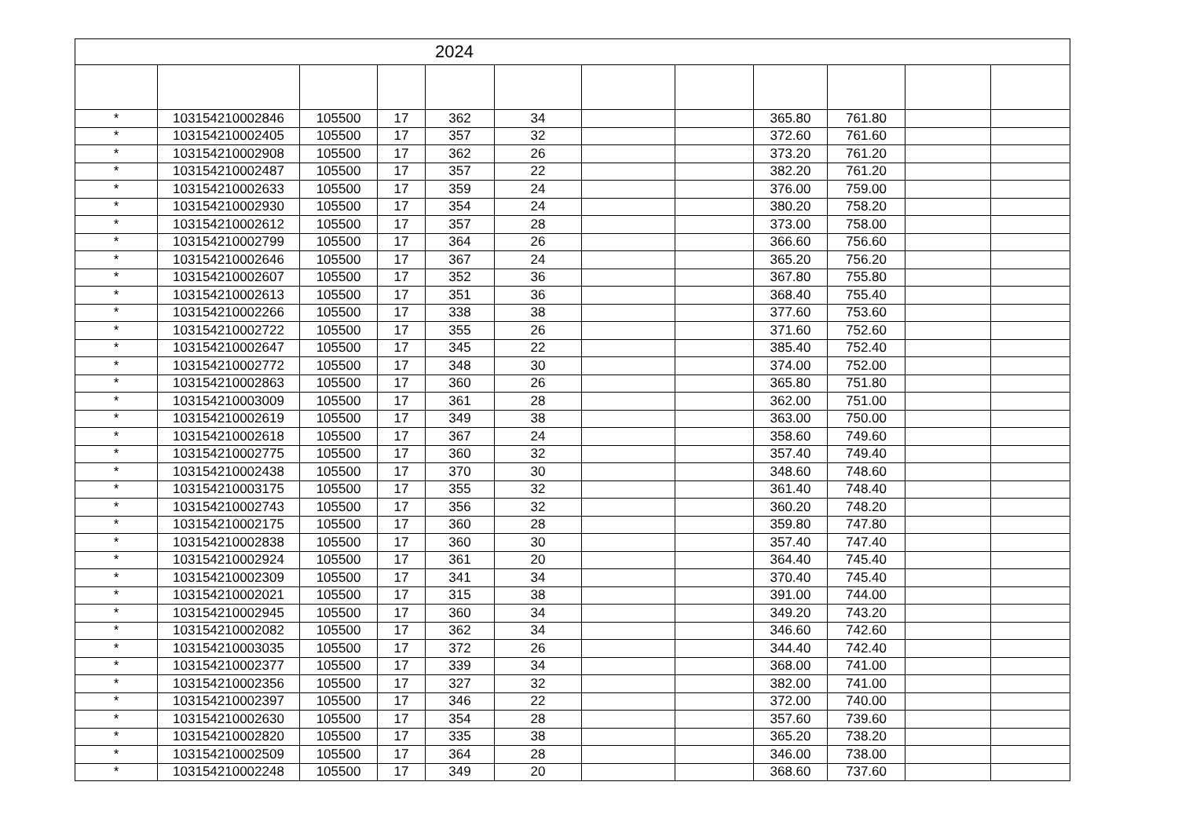| 2024 | | | | | | | | | | | |
| --- | --- | --- | --- | --- | --- | --- | --- | --- | --- | --- | --- |
| * | 103154210002846 | 105500 | 17 | 362 | 34 | | | 365.80 | 761.80 | | |
| * | 103154210002405 | 105500 | 17 | 357 | 32 | | | 372.60 | 761.60 | | |
| * | 103154210002908 | 105500 | 17 | 362 | 26 | | | 373.20 | 761.20 | | |
| * | 103154210002487 | 105500 | 17 | 357 | 22 | | | 382.20 | 761.20 | | |
| * | 103154210002633 | 105500 | 17 | 359 | 24 | | | 376.00 | 759.00 | | |
| * | 103154210002930 | 105500 | 17 | 354 | 24 | | | 380.20 | 758.20 | | |
| * | 103154210002612 | 105500 | 17 | 357 | 28 | | | 373.00 | 758.00 | | |
| * | 103154210002799 | 105500 | 17 | 364 | 26 | | | 366.60 | 756.60 | | |
| * | 103154210002646 | 105500 | 17 | 367 | 24 | | | 365.20 | 756.20 | | |
| * | 103154210002607 | 105500 | 17 | 352 | 36 | | | 367.80 | 755.80 | | |
| * | 103154210002613 | 105500 | 17 | 351 | 36 | | | 368.40 | 755.40 | | |
| * | 103154210002266 | 105500 | 17 | 338 | 38 | | | 377.60 | 753.60 | | |
| * | 103154210002722 | 105500 | 17 | 355 | 26 | | | 371.60 | 752.60 | | |
| * | 103154210002647 | 105500 | 17 | 345 | 22 | | | 385.40 | 752.40 | | |
| * | 103154210002772 | 105500 | 17 | 348 | 30 | | | 374.00 | 752.00 | | |
| * | 103154210002863 | 105500 | 17 | 360 | 26 | | | 365.80 | 751.80 | | |
| * | 103154210003009 | 105500 | 17 | 361 | 28 | | | 362.00 | 751.00 | | |
| * | 103154210002619 | 105500 | 17 | 349 | 38 | | | 363.00 | 750.00 | | |
| * | 103154210002618 | 105500 | 17 | 367 | 24 | | | 358.60 | 749.60 | | |
| * | 103154210002775 | 105500 | 17 | 360 | 32 | | | 357.40 | 749.40 | | |
| * | 103154210002438 | 105500 | 17 | 370 | 30 | | | 348.60 | 748.60 | | |
| * | 103154210003175 | 105500 | 17 | 355 | 32 | | | 361.40 | 748.40 | | |
| * | 103154210002743 | 105500 | 17 | 356 | 32 | | | 360.20 | 748.20 | | |
| * | 103154210002175 | 105500 | 17 | 360 | 28 | | | 359.80 | 747.80 | | |
| * | 103154210002838 | 105500 | 17 | 360 | 30 | | | 357.40 | 747.40 | | |
| * | 103154210002924 | 105500 | 17 | 361 | 20 | | | 364.40 | 745.40 | | |
| * | 103154210002309 | 105500 | 17 | 341 | 34 | | | 370.40 | 745.40 | | |
| * | 103154210002021 | 105500 | 17 | 315 | 38 | | | 391.00 | 744.00 | | |
| * | 103154210002945 | 105500 | 17 | 360 | 34 | | | 349.20 | 743.20 | | |
| * | 103154210002082 | 105500 | 17 | 362 | 34 | | | 346.60 | 742.60 | | |
| * | 103154210003035 | 105500 | 17 | 372 | 26 | | | 344.40 | 742.40 | | |
| * | 103154210002377 | 105500 | 17 | 339 | 34 | | | 368.00 | 741.00 | | |
| * | 103154210002356 | 105500 | 17 | 327 | 32 | | | 382.00 | 741.00 | | |
| * | 103154210002397 | 105500 | 17 | 346 | 22 | | | 372.00 | 740.00 | | |
| * | 103154210002630 | 105500 | 17 | 354 | 28 | | | 357.60 | 739.60 | | |
| * | 103154210002820 | 105500 | 17 | 335 | 38 | | | 365.20 | 738.20 | | |
| * | 103154210002509 | 105500 | 17 | 364 | 28 | | | 346.00 | 738.00 | | |
| * | 103154210002248 | 105500 | 17 | 349 | 20 | | | 368.60 | 737.60 | | |